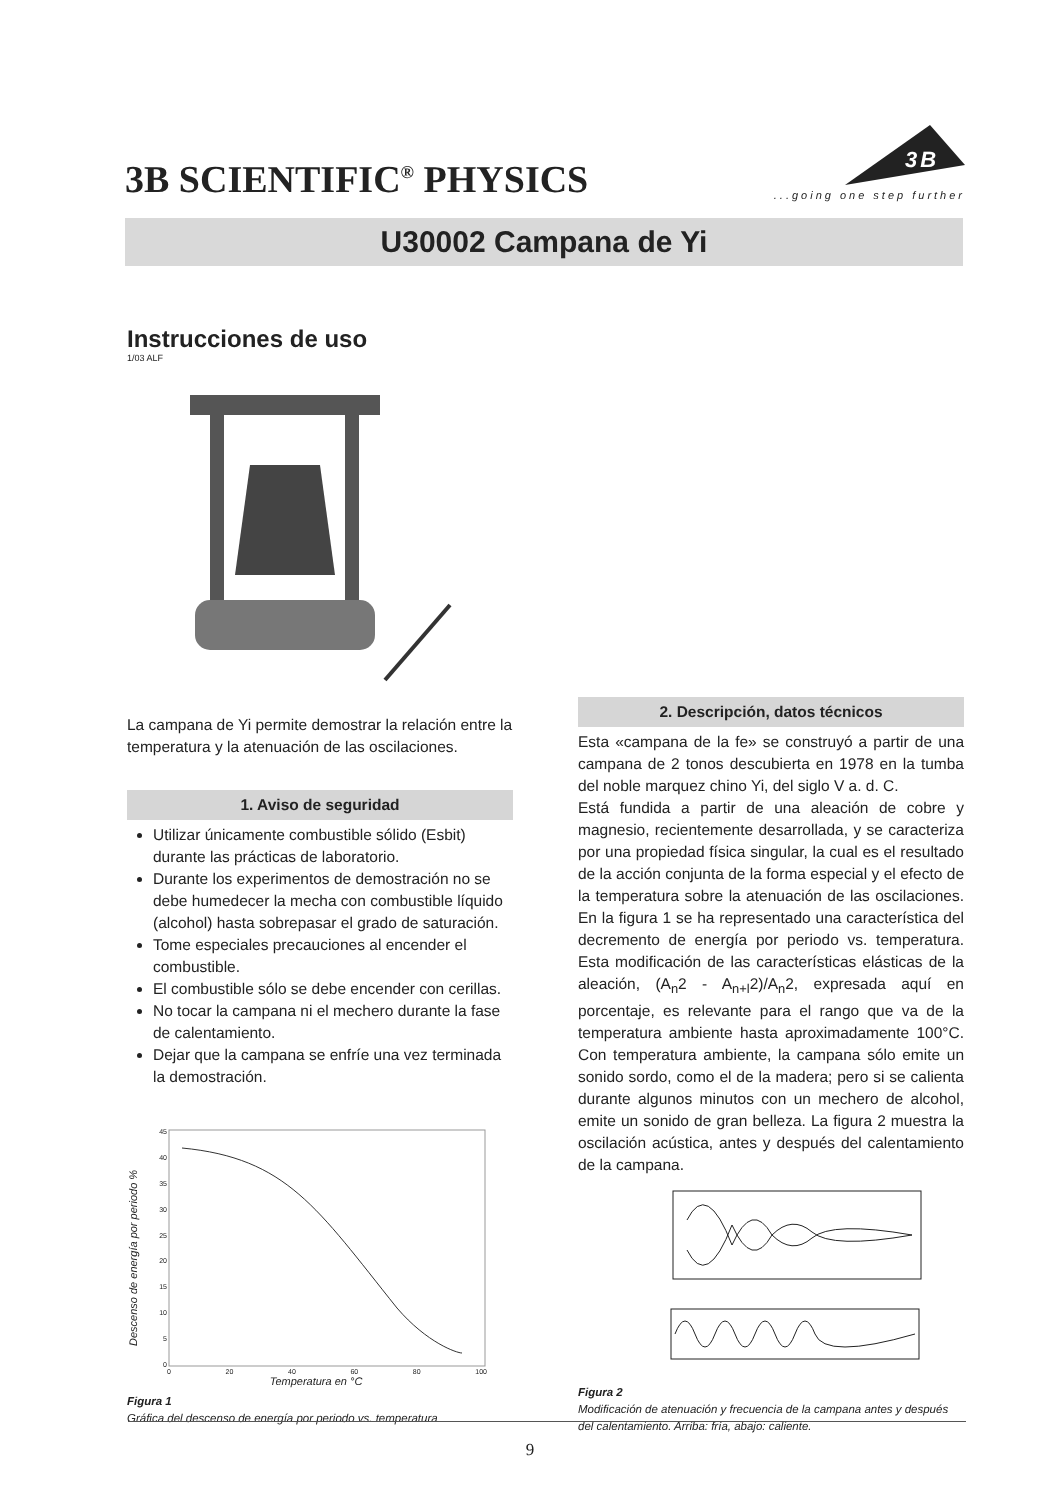3B SCIENTIFIC<sup>®</sup> PHYSICS
3B
...going one step further
U30002 Campana de Yi
Instrucciones de uso
1/03 ALF
La campana de Yi permite demostrar la relación entre la temperatura y la atenuación de las oscilaciones.
1. Aviso de seguridad
Utilizar únicamente combustible sólido (Esbit) durante las prácticas de laboratorio.
Durante los experimentos de demostración no se debe humedecer la mecha con combustible líquido (alcohol) hasta sobrepasar el grado de saturación.
Tome especiales precauciones al encender el combustible.
El combustible sólo se debe encender con cerillas.
No tocar la campana ni el mechero durante la fase de calentamiento.
Dejar que la campana se enfríe una vez terminada la demostración.
Descenso de energía por periodo %
45
40
35
30
25
20
15
10
5
0
0 20 40 60 80 100
Temperatura en °C
Figura 1
Gráfica del descenso de energía por periodo vs. temperatura
2. Descripción, datos técnicos
Esta «campana de la fe» se construyó a partir de una campana de 2 tonos descubierta en 1978 en la tumba del noble marquez chino Yi, del siglo V a. d. C.
Está fundida a partir de una aleación de cobre y magnesio, recientemente desarrollada, y se caracteriza por una propiedad física singular, la cual es el resultado de la acción conjunta de la forma especial y el efecto de la temperatura sobre la atenuación de las oscilaciones. En la figura 1 se ha representado una característica del decremento de energía por periodo vs. temperatura. Esta modificación de las características elásticas de la aleación, (A<sub>n</sub>2 - A<sub>n+l</sub>2)/A<sub>n</sub>2, expresada aquí en porcentaje, es relevante para el rango que va de la temperatura ambiente hasta aproximadamente 100°C. Con temperatura ambiente, la campana sólo emite un sonido sordo, como el de la madera; pero si se calienta durante algunos minutos con un mechero de alcohol, emite un sonido de gran belleza. La figura 2 muestra la oscilación acústica, antes y después del calentamiento de la campana.
Figura 2
Modificación de atenuación y frecuencia de la campana antes y después del calentamiento. Arriba: fría, abajo: caliente.
9